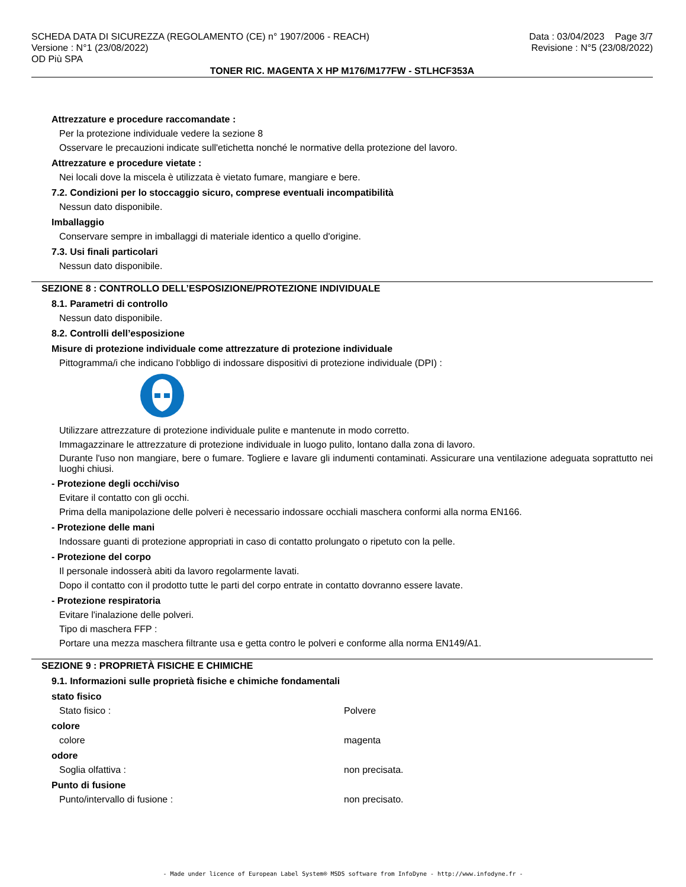SCHEDA DATA DI SICUREZZA (REGOLAMENTO (CE) n° 1907/2006 - REACH)
Versione : N°1 (23/08/2022)
OD Più SPA
Data : 03/04/2023 Page 3/7
Revisione : N°5 (23/08/2022)
TONER RIC. MAGENTA X HP M176/M177FW - STLHCF353A
Attrezzature e procedure raccomandate :
Per la protezione individuale vedere la sezione 8
Osservare le precauzioni indicate sull'etichetta nonché le normative della protezione del lavoro.
Attrezzature e procedure vietate :
Nei locali dove la miscela è utilizzata è vietato fumare, mangiare e bere.
7.2. Condizioni per lo stoccaggio sicuro, comprese eventuali incompatibilità
Nessun dato disponibile.
Imballaggio
Conservare sempre in imballaggi di materiale identico a quello d'origine.
7.3. Usi finali particolari
Nessun dato disponibile.
SEZIONE 8 : CONTROLLO DELL’ESPOSIZIONE/PROTEZIONE INDIVIDUALE
8.1. Parametri di controllo
Nessun dato disponibile.
8.2. Controlli dell’esposizione
Misure di protezione individuale come attrezzature di protezione individuale
Pittogramma/i che indicano l'obbligo di indossare dispositivi di protezione individuale (DPI) :
Utilizzare attrezzature di protezione individuale pulite e mantenute in modo corretto.
Immagazzinare le attrezzature di protezione individuale in luogo pulito, lontano dalla zona di lavoro.
Durante l'uso non mangiare, bere o fumare. Togliere e lavare gli indumenti contaminati. Assicurare una ventilazione adeguata soprattutto nei luoghi chiusi.
- Protezione degli occhi/viso
Evitare il contatto con gli occhi.
Prima della manipolazione delle polveri è necessario indossare occhiali maschera conformi alla norma EN166.
- Protezione delle mani
Indossare guanti di protezione appropriati in caso di contatto prolungato o ripetuto con la pelle.
- Protezione del corpo
Il personale indosserà abiti da lavoro regolarmente lavati.
Dopo il contatto con il prodotto tutte le parti del corpo entrate in contatto dovranno essere lavate.
- Protezione respiratoria
Evitare l'inalazione delle polveri.
Tipo di maschera FFP :
Portare una mezza maschera filtrante usa e getta contro le polveri e conforme alla norma EN149/A1.
SEZIONE 9 : PROPRIETÀ FISICHE E CHIMICHE
9.1. Informazioni sulle proprietà fisiche e chimiche fondamentali
stato fisico
Stato fisico : Polvere
colore
colore magenta
odore
Soglia olfattiva : non precisata.
Punto di fusione
Punto/intervallo di fusione : non precisato.
- Made under licence of European Label System® MSDS software from InfoDyne - http://www.infodyne.fr -